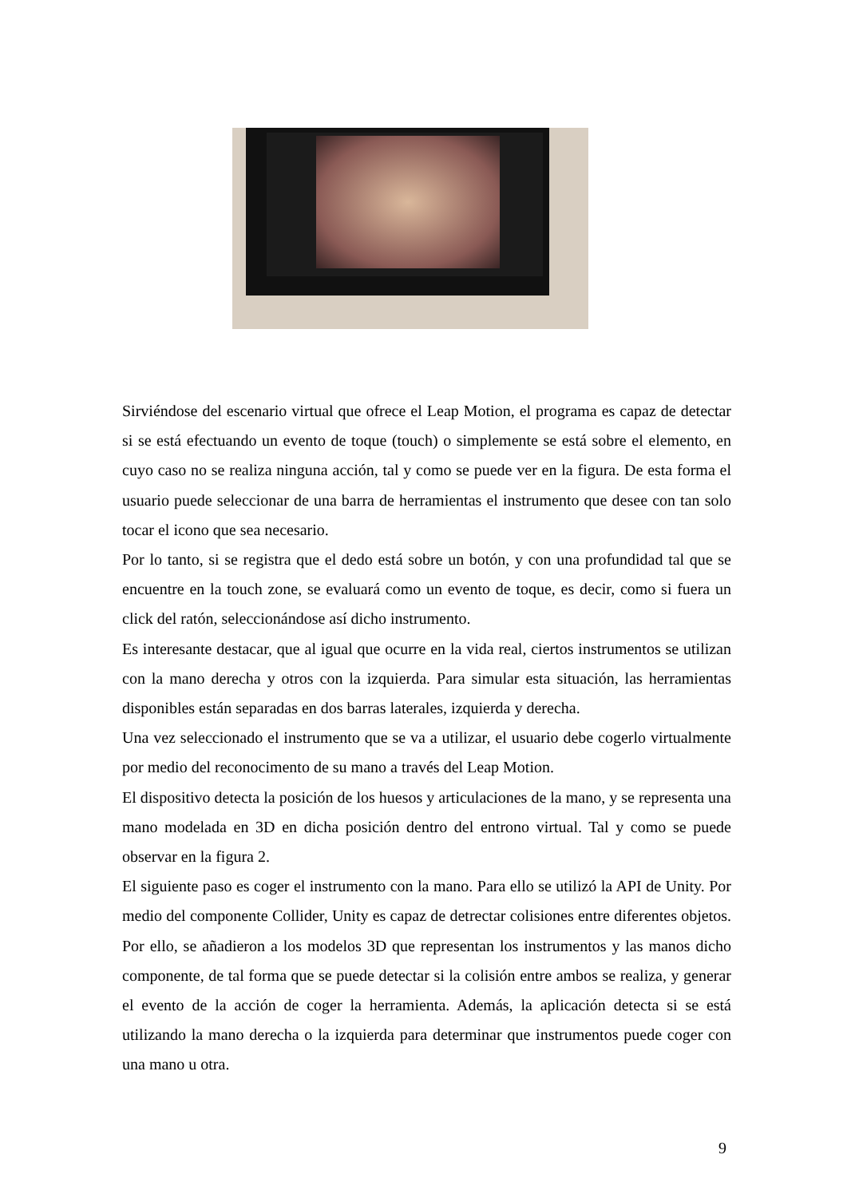Sirviéndose del escenario virtual que ofrece el Leap Motion, el programa es capaz de detectar si se está efectuando un evento de toque (touch) o simplemente se está sobre el elemento, en cuyo caso no se realiza ninguna acción, tal y como se puede ver en la figura. De esta forma el usuario puede seleccionar de una barra de herramientas el instrumento que desee con tan solo tocar el icono que sea necesario.
Por lo tanto, si se registra que el dedo está sobre un botón, y con una profundidad tal que se encuentre en la touch zone, se evaluará como un evento de toque, es decir, como si fuera un click del ratón, seleccionándose así dicho instrumento.
Es interesante destacar, que al igual que ocurre en la vida real, ciertos instrumentos se utilizan con la mano derecha y otros con la izquierda. Para simular esta situación, las herramientas disponibles están separadas en dos barras laterales, izquierda y derecha.
Una vez seleccionado el instrumento que se va a utilizar, el usuario debe cogerlo virtualmente por medio del reconocimento de su mano a través del Leap Motion.
El dispositivo detecta la posición de los huesos y articulaciones de la mano, y se representa una mano modelada en 3D en dicha posición dentro del entrono virtual. Tal y como se puede observar en la figura 2.
El siguiente paso es coger el instrumento con la mano. Para ello se utilizó la API de Unity. Por medio del componente Collider, Unity es capaz de detrectar colisiones entre diferentes objetos. Por ello, se añadieron a los modelos 3D que representan los instrumentos y las manos dicho componente, de tal forma que se puede detectar si la colisión entre ambos se realiza, y generar el evento de la acción de coger la herramienta. Además, la aplicación detecta si se está utilizando la mano derecha o la izquierda para determinar que instrumentos puede coger con una mano u otra.
9